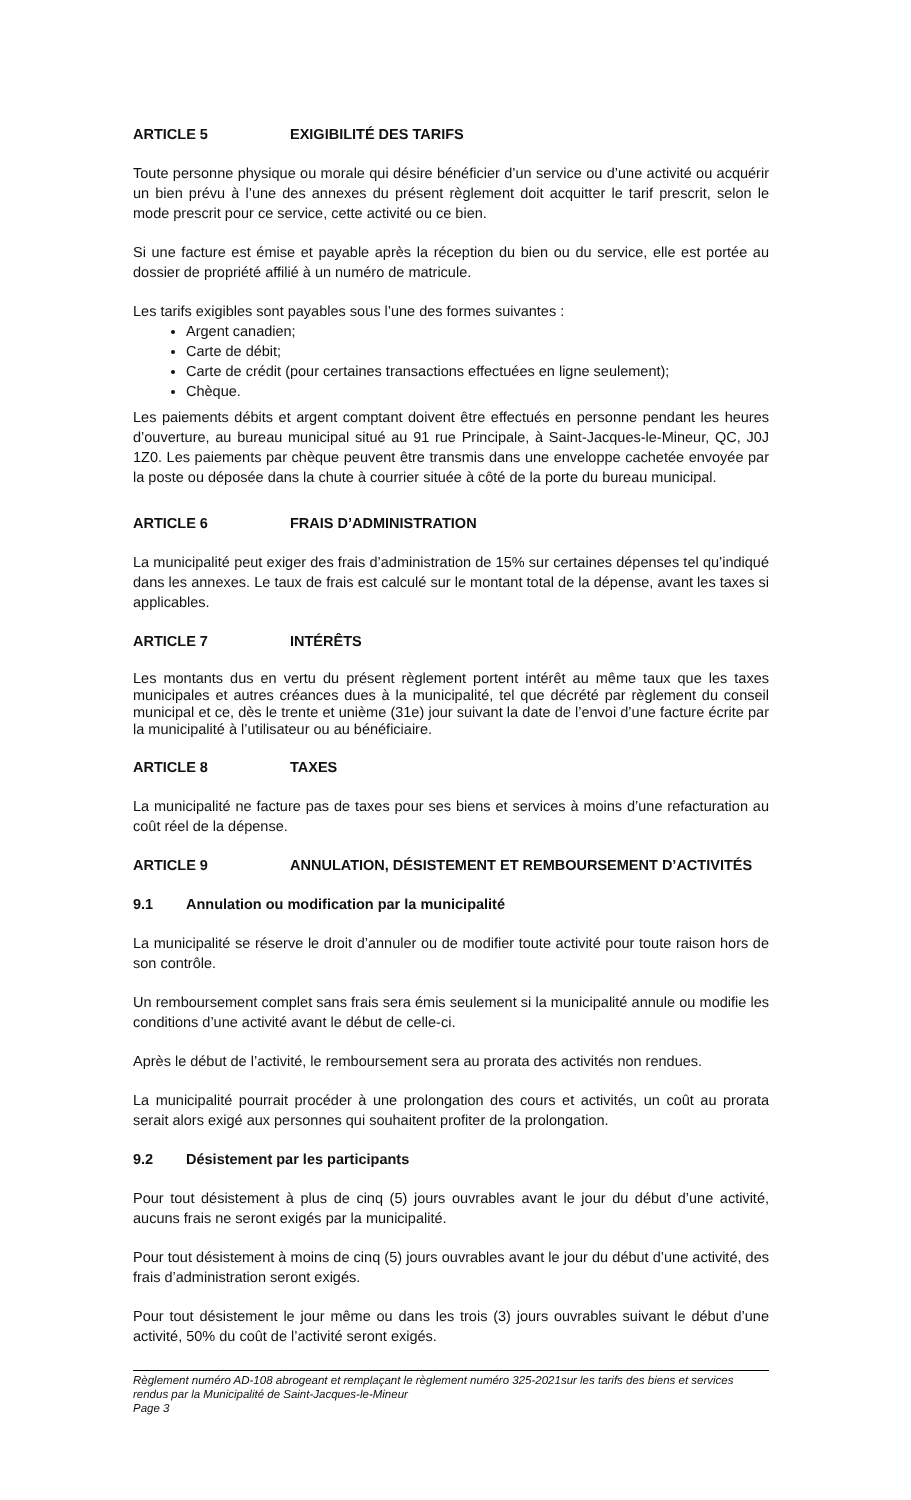ARTICLE 5 EXIGIBILITÉ DES TARIFS
Toute personne physique ou morale qui désire bénéficier d’un service ou d’une activité ou acquérir un bien prévu à l’une des annexes du présent règlement doit acquitter le tarif prescrit, selon le mode prescrit pour ce service, cette activité ou ce bien.
Si une facture est émise et payable après la réception du bien ou du service, elle est portée au dossier de propriété affilié à un numéro de matricule.
Les tarifs exigibles sont payables sous l’une des formes suivantes :
Argent canadien;
Carte de débit;
Carte de crédit (pour certaines transactions effectuées en ligne seulement);
Chèque.
Les paiements débits et argent comptant doivent être effectués en personne pendant les heures d’ouverture, au bureau municipal situé au 91 rue Principale, à Saint-Jacques-le-Mineur, QC, J0J 1Z0. Les paiements par chèque peuvent être transmis dans une enveloppe cachetée envoyée par la poste ou déposée dans la chute à courrier située à côté de la porte du bureau municipal.
ARTICLE 6 FRAIS D’ADMINISTRATION
La municipalité peut exiger des frais d’administration de 15% sur certaines dépenses tel qu’indiqué dans les annexes. Le taux de frais est calculé sur le montant total de la dépense, avant les taxes si applicables.
ARTICLE 7 INTÉRÊTS
Les montants dus en vertu du présent règlement portent intérêt au même taux que les taxes municipales et autres créances dues à la municipalité, tel que décrété par règlement du conseil municipal et ce, dès le trente et unième (31e) jour suivant la date de l’envoi d’une facture écrite par la municipalité à l’utilisateur ou au bénéficiaire.
ARTICLE 8 TAXES
La municipalité ne facture pas de taxes pour ses biens et services à moins d’une refacturation au coût réel de la dépense.
ARTICLE 9 ANNULATION, DÉSISTEMENT ET REMBOURSEMENT D’ACTIVITÉS
9.1 Annulation ou modification par la municipalité
La municipalité se réserve le droit d’annuler ou de modifier toute activité pour toute raison hors de son contrôle.
Un remboursement complet sans frais sera émis seulement si la municipalité annule ou modifie les conditions d’une activité avant le début de celle-ci.
Après le début de l’activité, le remboursement sera au prorata des activités non rendues.
La municipalité pourrait procéder à une prolongation des cours et activités, un coût au prorata serait alors exigé aux personnes qui souhaitent profiter de la prolongation.
9.2 Désistement par les participants
Pour tout désistement à plus de cinq (5) jours ouvrables avant le jour du début d’une activité, aucuns frais ne seront exigés par la municipalité.
Pour tout désistement à moins de cinq (5) jours ouvrables avant le jour du début d’une activité, des frais d’administration seront exigés.
Pour tout désistement le jour même ou dans les trois (3) jours ouvrables suivant le début d’une activité, 50% du coût de l’activité seront exigés.
Règlement numéro AD-108 abrogeant et remplaçant le règlement numéro 325-2021sur les tarifs des biens et services rendus par la Municipalité de Saint-Jacques-le-Mineur
Page 3